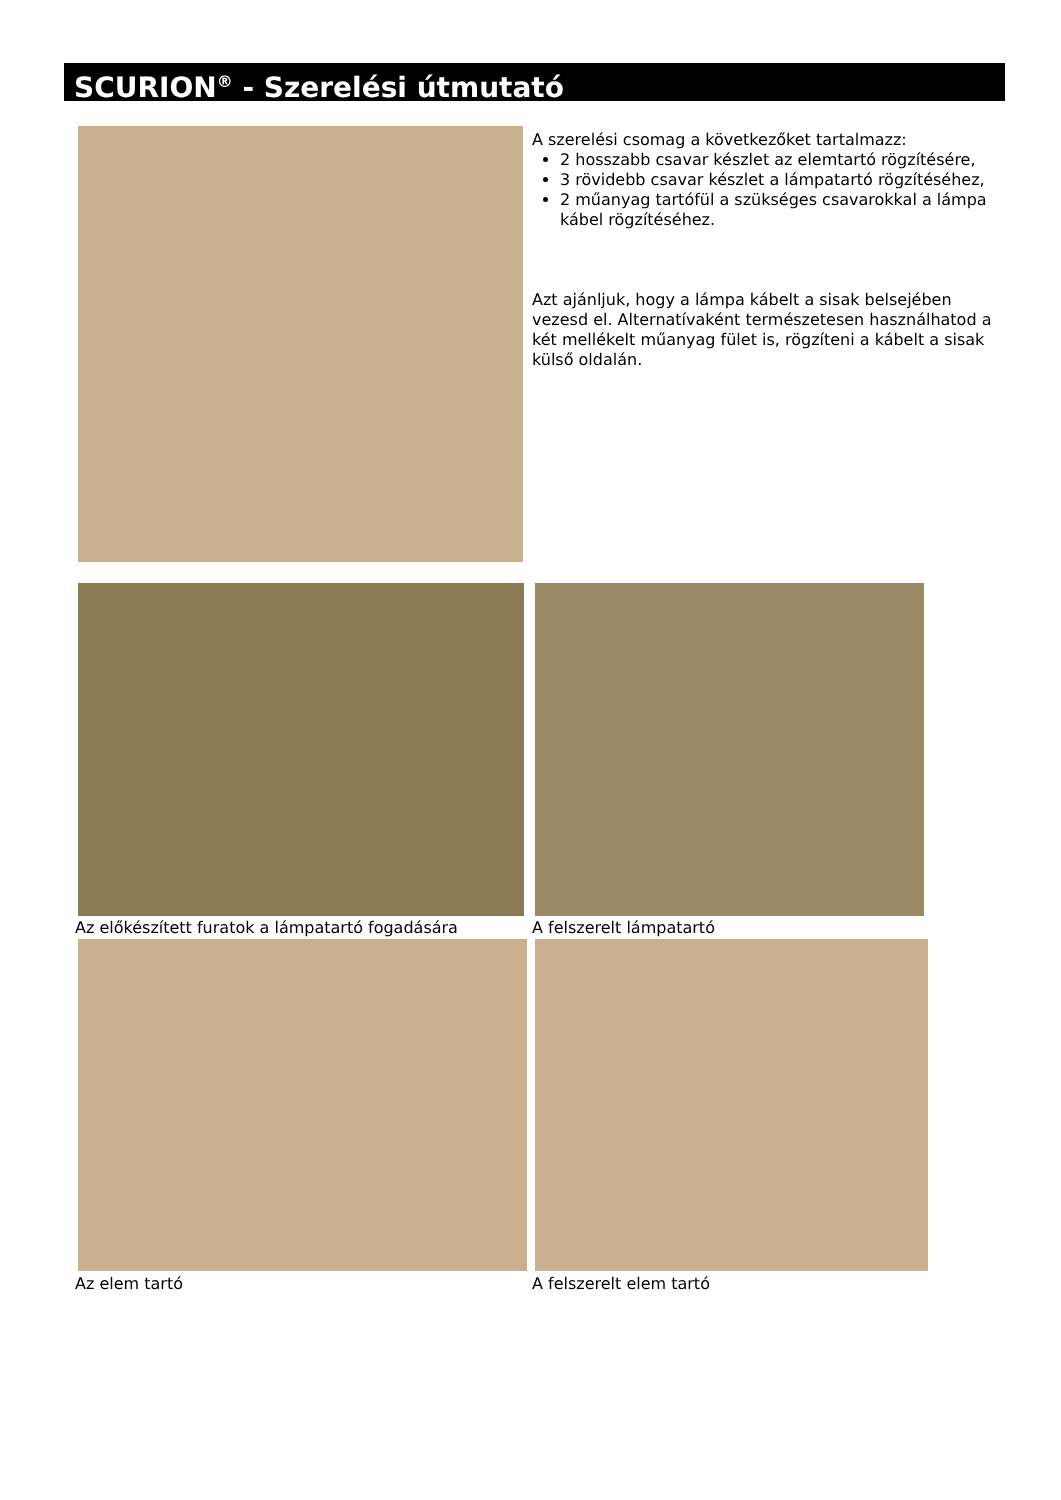SCURION<sup>®</sup> - Szerelési útmutató
A szerelési csomag a következőket tartalmazz:
2 hosszabb csavar készlet az elemtartó rögzítésére,
3 rövidebb csavar készlet a lámpatartó rögzítéséhez,
2 műanyag tartófül a szükséges csavarokkal a lámpa kábel rögzítéséhez.
Azt ajánljuk, hogy a lámpa kábelt a sisak belsejében vezesd el. Alternatívaként természetesen használhatod a két mellékelt műanyag fület is, rögzíteni a kábelt a sisak külső oldalán.
Az előkészített furatok a lámpatartó fogadására
A felszerelt lámpatartó
Az elem tartó A felszerelt elem tartó